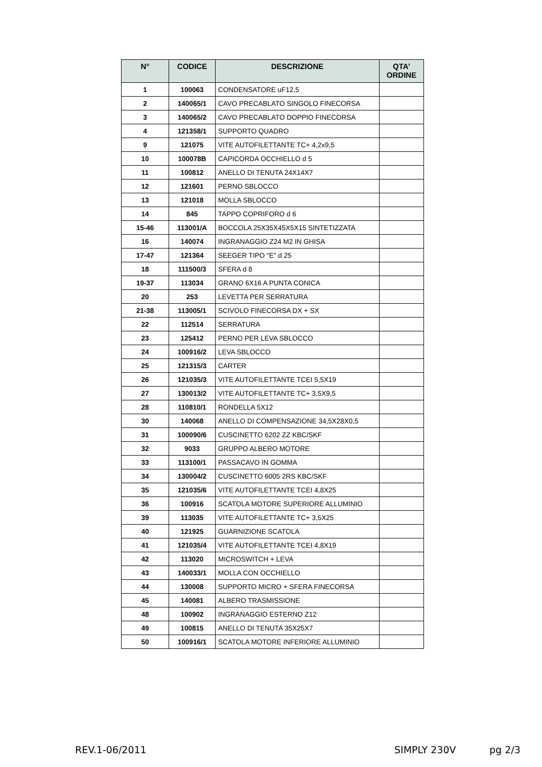| N° | CODICE | DESCRIZIONE | QTA’ ORDINE |
| --- | --- | --- | --- |
| 1 | 100063 | CONDENSATORE uF12,5 | |
| 2 | 140065/1 | CAVO PRECABLATO SINGOLO FINECORSA | |
| 3 | 140065/2 | CAVO PRECABLATO DOPPIO FINECORSA | |
| 4 | 121358/1 | SUPPORTO QUADRO | |
| 9 | 121075 | VITE AUTOFILETTANTE TC+ 4,2x9,5 | |
| 10 | 100078B | CAPICORDA OCCHIELLO d 5 | |
| 11 | 100812 | ANELLO DI TENUTA 24X14X7 | |
| 12 | 121601 | PERNO SBLOCCO | |
| 13 | 121018 | MOLLA SBLOCCO | |
| 14 | 845 | TAPPO COPRIFORO d 6 | |
| 15-46 | 113001/A | BOCCOLA 25X35X45X5X15 SINTETIZZATA | |
| 16 | 140074 | INGRANAGGIO Z24 M2 IN GHISA | |
| 17-47 | 121364 | SEEGER TIPO "E" d 25 | |
| 18 | 111500/3 | SFERA d 8 | |
| 19-37 | 113034 | GRANO 6X16 A PUNTA CONICA | |
| 20 | 253 | LEVETTA PER SERRATURA | |
| 21-38 | 113005/1 | SCIVOLO FINECORSA DX + SX | |
| 22 | 112514 | SERRATURA | |
| 23 | 125412 | PERNO PER LEVA SBLOCCO | |
| 24 | 100916/2 | LEVA SBLOCCO | |
| 25 | 121315/3 | CARTER | |
| 26 | 121035/3 | VITE AUTOFILETTANTE TCEI 5,5X19 | |
| 27 | 130013/2 | VITE AUTOFILETTANTE TC+ 3,5X9,5 | |
| 28 | 110810/1 | RONDELLA 5X12 | |
| 30 | 140068 | ANELLO DI COMPENSAZIONE 34,5X28X0,5 | |
| 31 | 100090/6 | CUSCINETTO 6202 ZZ KBC/SKF | |
| 32 | 9033 | GRUPPO ALBERO MOTORE | |
| 33 | 113100/1 | PASSACAVO IN GOMMA | |
| 34 | 130004/2 | CUSCINETTO 6005 2RS KBC/SKF | |
| 35 | 121035/6 | VITE AUTOFILETTANTE TCEI 4,8X25 | |
| 36 | 100916 | SCATOLA MOTORE SUPERIORE ALLUMINIO | |
| 39 | 113035 | VITE AUTOFILETTANTE TC+ 3,5X25 | |
| 40 | 121925 | GUARNIZIONE SCATOLA | |
| 41 | 121035/4 | VITE AUTOFILETTANTE TCEI 4,8X19 | |
| 42 | 113020 | MICROSWITCH + LEVA | |
| 43 | 140033/1 | MOLLA CON OCCHIELLO | |
| 44 | 130008 | SUPPORTO MICRO + SFERA FINECORSA | |
| 45 | 140081 | ALBERO TRASMISSIONE | |
| 48 | 100902 | INGRANAGGIO ESTERNO Z12 | |
| 49 | 100815 | ANELLO DI TENUTA 35X25X7 | |
| 50 | 100916/1 | SCATOLA MOTORE INFERIORE ALLUMINIO | |
REV.1-06/2011 SIMPLY 230V pg 2/3